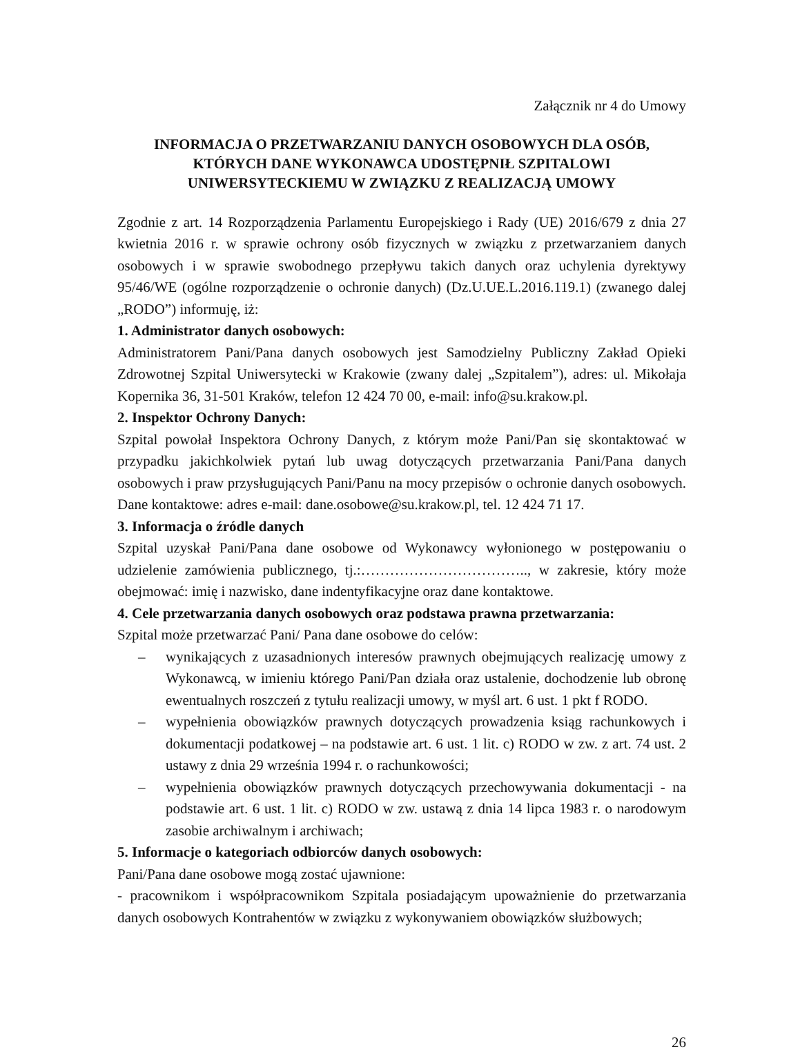Załącznik nr 4 do Umowy
INFORMACJA O PRZETWARZANIU DANYCH OSOBOWYCH DLA OSÓB,
KTÓRYCH DANE WYKONAWCA UDOSTĘPNIŁ SZPITALOWI
UNIWERSYTECKIEMU W ZWIĄZKU Z REALIZACJĄ UMOWY
Zgodnie z art. 14 Rozporządzenia Parlamentu Europejskiego i Rady (UE) 2016/679 z dnia 27 kwietnia 2016 r. w sprawie ochrony osób fizycznych w związku z przetwarzaniem danych osobowych i w sprawie swobodnego przepływu takich danych oraz uchylenia dyrektywy 95/46/WE (ogólne rozporządzenie o ochronie danych) (Dz.U.UE.L.2016.119.1) (zwanego dalej „RODO”) informuję, iż:
1. Administrator danych osobowych:
Administratorem Pani/Pana danych osobowych jest Samodzielny Publiczny Zakład Opieki Zdrowotnej Szpital Uniwersytecki w Krakowie (zwany dalej „Szpitalem”), adres: ul. Mikołaja Kopernika 36, 31-501 Kraków, telefon 12 424 70 00, e-mail: info@su.krakow.pl.
2. Inspektor Ochrony Danych:
Szpital powołał Inspektora Ochrony Danych, z którym może Pani/Pan się skontaktować w przypadku jakichkolwiek pytań lub uwag dotyczących przetwarzania Pani/Pana danych osobowych i praw przysługujących Pani/Panu na mocy przepisów o ochronie danych osobowych. Dane kontaktowe: adres e-mail: dane.osobowe@su.krakow.pl, tel. 12 424 71 17.
3. Informacja o źródle danych
Szpital uzyskał Pani/Pana dane osobowe od Wykonawcy wyłonionego w postępowaniu o udzielenie zamówienia publicznego, tj.:…………………………….., w zakresie, który może obejmować: imię i nazwisko, dane indentyfikacyjne oraz dane kontaktowe.
4. Cele przetwarzania danych osobowych oraz podstawa prawna przetwarzania:
Szpital może przetwarzać Pani/ Pana dane osobowe do celów:
– wynikających z uzasadnionych interesów prawnych obejmujących realizację umowy z Wykonawcą, w imieniu którego Pani/Pan działa oraz ustalenie, dochodzenie lub obronę ewentualnych roszczeń z tytułu realizacji umowy, w myśl art. 6 ust. 1 pkt f RODO.
– wypełnienia obowiązków prawnych dotyczących prowadzenia ksiąg rachunkowych i dokumentacji podatkowej – na podstawie art. 6 ust. 1 lit. c) RODO w zw. z art. 74 ust. 2 ustawy z dnia 29 września 1994 r. o rachunkowości;
– wypełnienia obowiązków prawnych dotyczących przechowywania dokumentacji - na podstawie art. 6 ust. 1 lit. c) RODO w zw. ustawą z dnia 14 lipca 1983 r. o narodowym zasobie archiwalnym i archiwach;
5. Informacje o kategoriach odbiorców danych osobowych:
Pani/Pana dane osobowe mogą zostać ujawnione:
- pracownikom i współpracownikom Szpitala posiadającym upoważnienie do przetwarzania danych osobowych Kontrahentów w związku z wykonywaniem obowiązków służbowych;
26